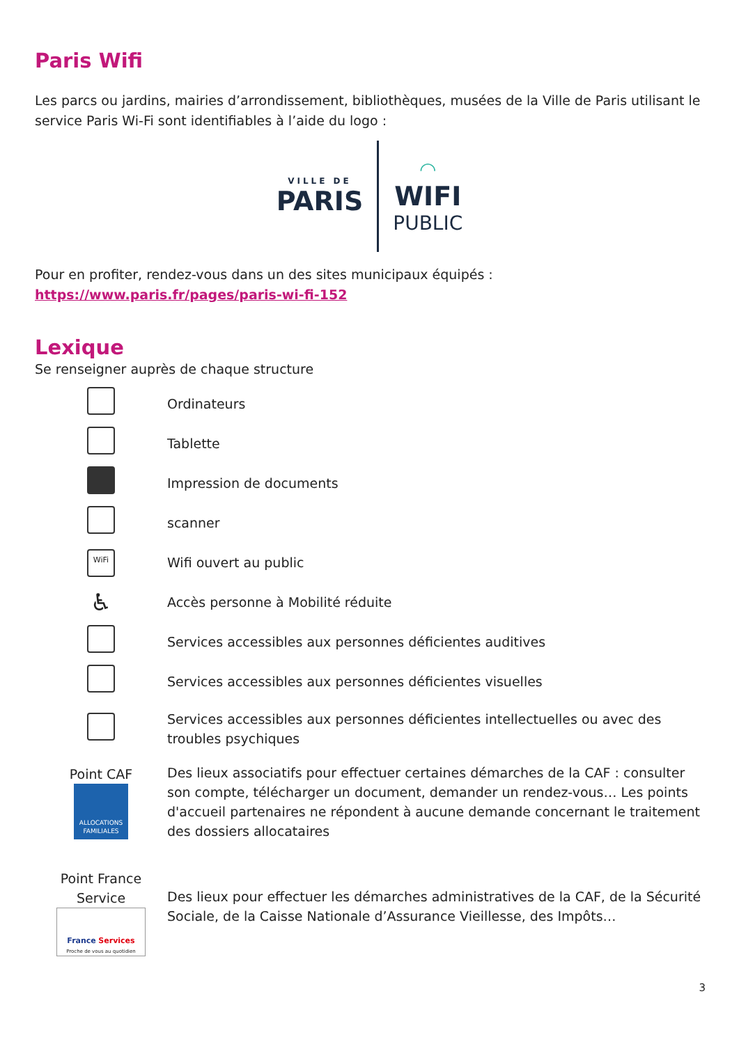Paris Wifi
Les parcs ou jardins, mairies d’arrondissement, bibliothèques, musées de la Ville de Paris utilisant le service Paris Wi-Fi sont identifiables à l’aide du logo :
VILLE DE
PARIS
◠
WIFI
PUBLIC
Pour en profiter, rendez-vous dans un des sites municipaux équipés : https://www.paris.fr/pages/paris-wi-fi-152
Lexique
Se renseigner auprès de chaque structure
| | Ordinateurs |
| | Tablette |
| | Impression de documents |
| | scanner |
| WiFi | Wifi ouvert au public |
| ♿ | Accès personne à Mobilité réduite |
| | Services accessibles aux personnes déficientes auditives |
| | Services accessibles aux personnes déficientes visuelles |
| | Services accessibles aux personnes déficientes intellectuelles ou avec des troubles psychiques |
| Point CAF ALLOCATIONS FAMILIALES | Des lieux associatifs pour effectuer certaines démarches de la CAF : consulter son compte, télécharger un document, demander un rendez-vous… Les points d'accueil partenaires ne répondent à aucune demande concernant le traitement des dossiers allocataires |
| Point France Service France Services Proche de vous au quotidien | Des lieux pour effectuer les démarches administratives de la CAF, de la Sécurité Sociale, de la Caisse Nationale d’Assurance Vieillesse, des Impôts… |
3